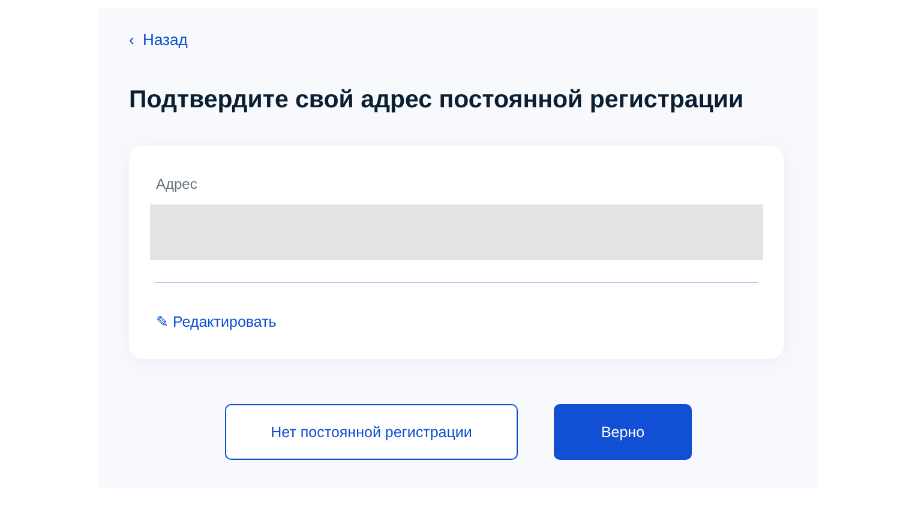‹ Назад
Подтвердите свой адрес постоянной регистрации
Адрес
✎ Редактировать
Нет постоянной регистрации Верно